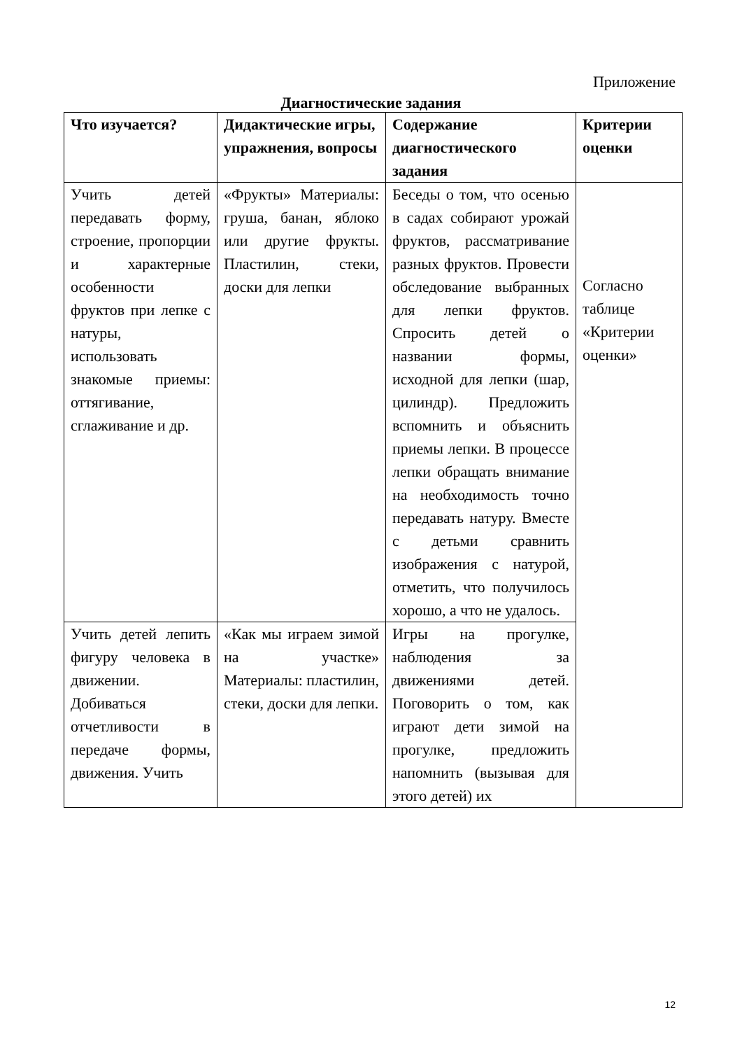Приложение
Диагностические задания
| Что изучается? | Дидактические игры, упражнения, вопросы | Содержание диагностического задания | Критерии оценки |
| --- | --- | --- | --- |
| Учить детей передавать форму, строение, пропорции и характерные особенности фруктов при лепке с натуры, использовать знакомые приемы: оттягивание, сглаживание и др. | «Фрукты» Материалы: груша, банан, яблоко или другие фрукты. Пластилин, стеки, доски для лепки | Беседы о том, что осенью в садах собирают урожай фруктов, рассматривание разных фруктов. Провести обследование выбранных для лепки фруктов. Спросить детей о названии формы, исходной для лепки (шар, цилиндр). Предложить вспомнить и объяснить приемы лепки. В процессе лепки обращать внимание на необходимость точно передавать натуру. Вместе с детьми сравнить изображения с натурой, отметить, что получилось хорошо, а что не удалось. | Согласно таблице «Критерии оценки» |
| Учить детей лепить фигуру человека в движении. Добиваться отчетливости в передаче формы, движения. Учить | «Как мы играем зимой на участке» Материалы: пластилин, стеки, доски для лепки. | Игры на прогулке, наблюдения за движениями детей. Поговорить о том, как играют дети зимой на прогулке, предложить напомнить (вызывая для этого детей) их | |
12